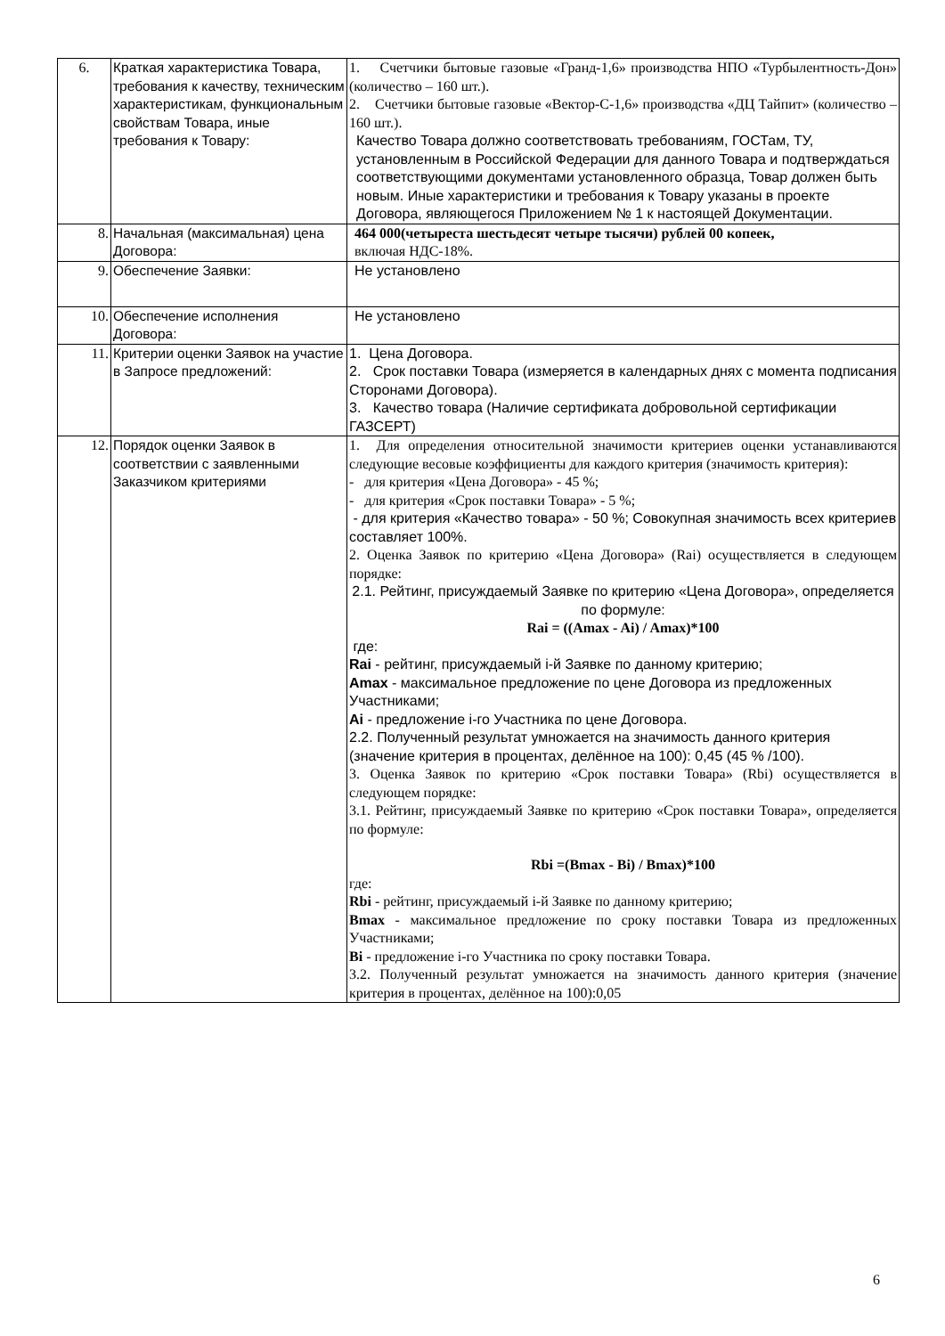| 6. | Краткая характеристика Товара, требования к качеству, техническим характеристикам, функциональным свойствам Товара, иные требования к Товару: | 1. Счетчики бытовые газовые «Гранд-1,6» производства НПО «Турбылентность-Дон» (количество – 160 шт.). 2. Счетчики бытовые газовые «Вектор-С-1,6» производства «ДЦ Тайпит» (количество – 160 шт.). Качество Товара должно соответствовать требованиям, ГОСТам, ТУ, установленным в Российской Федерации для данного Товара и подтверждаться соответствующими документами установленного образца, Товар должен быть новым. Иные характеристики и требования к Товару указаны в проекте Договора, являющегося Приложением № 1 к настоящей Документации. |
| 8. | Начальная (максимальная) цена Договора: | 464 000(четыреста шестьдесят четыре тысячи) рублей 00 копеек, включая НДС-18%. |
| 9. | Обеспечение Заявки: | Не установлено |
| 10. | Обеспечение исполнения Договора: | Не установлено |
| 11. | Критерии оценки Заявок на участие в Запросе предложений: | 1. Цена Договора. 2. Срок поставки Товара (измеряется в календарных днях с момента подписания Сторонами Договора). 3. Качество товара (Наличие сертификата добровольной сертификации ГАЗСЕРТ) |
| 12. | Порядок оценки Заявок в соответствии с заявленными Заказчиком критериями | 1. Для определения относительной значимости критериев оценки устанавливаются следующие весовые коэффициенты для каждого критерия (значимость критерия): - для критерия «Цена Договора» - 45 %; - для критерия «Срок поставки Товара» - 5 %; - для критерия «Качество товара» - 50 %; Совокупная значимость всех критериев составляет 100%. 2. Оценка Заявок по критерию «Цена Договора» (Rai) осуществляется в следующем порядке: 2.1. Рейтинг, присуждаемый Заявке по критерию «Цена Договора», определяется по формуле: Rai = ((Amax - Ai) / Amax)*100 где: Rai - рейтинг, присуждаемый i-й Заявке по данному критерию; Amax - максимальное предложение по цене Договора из предложенных Участниками; Ai - предложение i-го Участника по цене Договора. 2.2. Полученный результат умножается на значимость данного критерия (значение критерия в процентах, делённое на 100): 0,45 (45 % /100). 3. Оценка Заявок по критерию «Срок поставки Товара» (Rbi) осуществляется в следующем порядке: 3.1. Рейтинг, присуждаемый Заявке по критерию «Срок поставки Товара», определяется по формуле: Rbi =(Bmax - Bi) / Bmax)*100 где: Rbi - рейтинг, присуждаемый i-й Заявке по данному критерию; Bmax - максимальное предложение по сроку поставки Товара из предложенных Участниками; Bi - предложение i-го Участника по сроку поставки Товара. 3.2. Полученный результат умножается на значимость данного критерия (значение критерия в процентах, делённое на 100):0,05 |
6